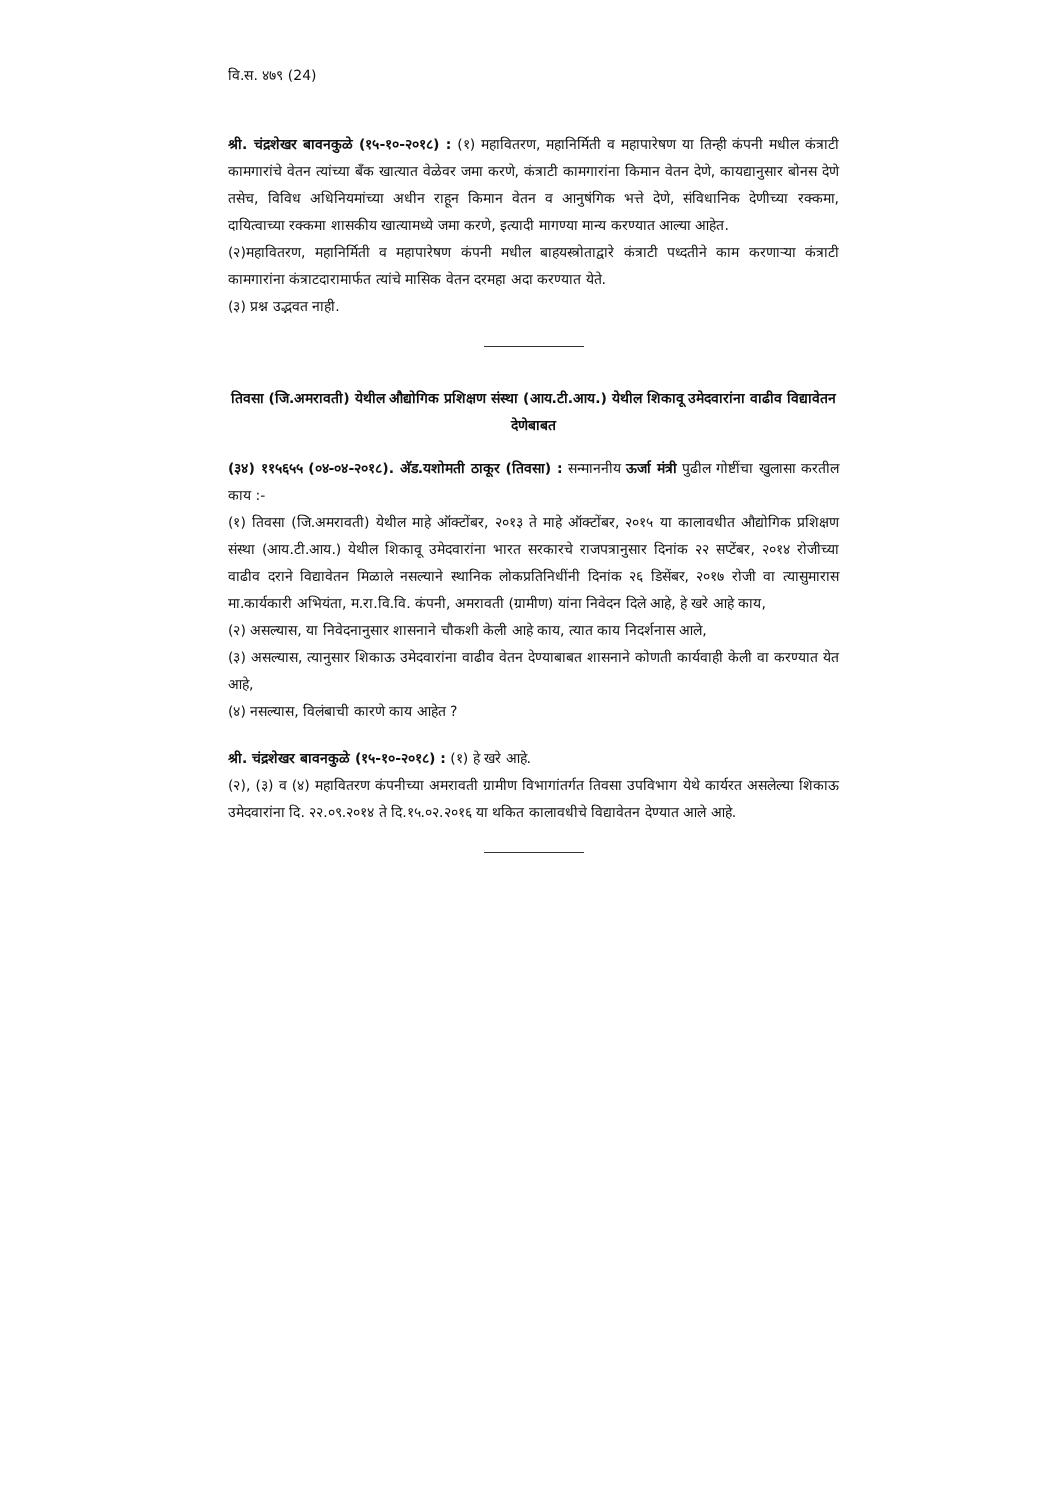वि.स. ४७९ (24)
श्री. चंद्रशेखर बावनकुळे (१५-१०-२०१८) : (१) महावितरण, महानिर्मिती व महापारेषण या तिन्ही कंपनी मधील कंत्राटी कामगारांचे वेतन त्यांच्या बँक खात्यात वेळेवर जमा करणे, कंत्राटी कामगारांना किमान वेतन देणे, कायद्यानुसार बोनस देणे तसेच, विविध अधिनियमांच्या अधीन राहून किमान वेतन व आनुषंगिक भत्ते देणे, संविधानिक देणीच्या रक्कमा, दायित्वाच्या रक्कमा शासकीय खात्यामध्ये जमा करणे, इत्यादी मागण्या मान्य करण्यात आल्या आहेत.
(२)महावितरण, महानिर्मिती व महापारेषण कंपनी मधील बाहयस्त्रोताद्वारे कंत्राटी पध्दतीने काम करणाऱ्या कंत्राटी कामगारांना कंत्राटदारामार्फत त्यांचे मासिक वेतन दरमहा अदा करण्यात येते.
(३) प्रश्न उद्भवत नाही.
तिवसा (जि.अमरावती) येथील औद्योगिक प्रशिक्षण संस्था (आय.टी.आय.) येथील शिकावू उमेदवारांना वाढीव विद्यावेतन देणेबाबत
(३४) ११५६५५ (०४-०४-२०१८). अ‍ॅड.यशोमती ठाकूर (तिवसा) : सन्माननीय ऊर्जा मंत्री पुढील गोष्टींचा खुलासा करतील काय :-
(१) तिवसा (जि.अमरावती) येथील माहे ऑक्टोंबर, २०१३ ते माहे ऑक्टोंबर, २०१५ या कालावधीत औद्योगिक प्रशिक्षण संस्था (आय.टी.आय.) येथील शिकावू उमेदवारांना भारत सरकारचे राजपत्रानुसार दिनांक २२ सप्टेंबर, २०१४ रोजीच्या वाढीव दराने विद्यावेतन मिळाले नसल्याने स्थानिक लोकप्रतिनिधींनी दिनांक २६ डिसेंबर, २०१७ रोजी वा त्यासुमारास मा.कार्यकारी अभियंता, म.रा.वि.वि. कंपनी, अमरावती (ग्रामीण) यांना निवेदन दिले आहे, हे खरे आहे काय,
(२) असल्यास, या निवेदनानुसार शासनाने चौकशी केली आहे काय, त्यात काय निदर्शनास आले,
(३) असल्यास, त्यानुसार शिकाऊ उमेदवारांना वाढीव वेतन देण्याबाबत शासनाने कोणती कार्यवाही केली वा करण्यात येत आहे,
(४) नसल्यास, विलंबाची कारणे काय आहेत ?
श्री. चंद्रशेखर बावनकुळे (१५-१०-२०१८) : (१) हे खरे आहे.
(२), (३) व (४) महावितरण कंपनीच्या अमरावती ग्रामीण विभागांतर्गत तिवसा उपविभाग येथे कार्यरत असलेल्या शिकाऊ उमेदवारांना दि. २२.०९.२०१४ ते दि.१५.०२.२०१६ या थकित कालावधीचे विद्यावेतन देण्यात आले आहे.